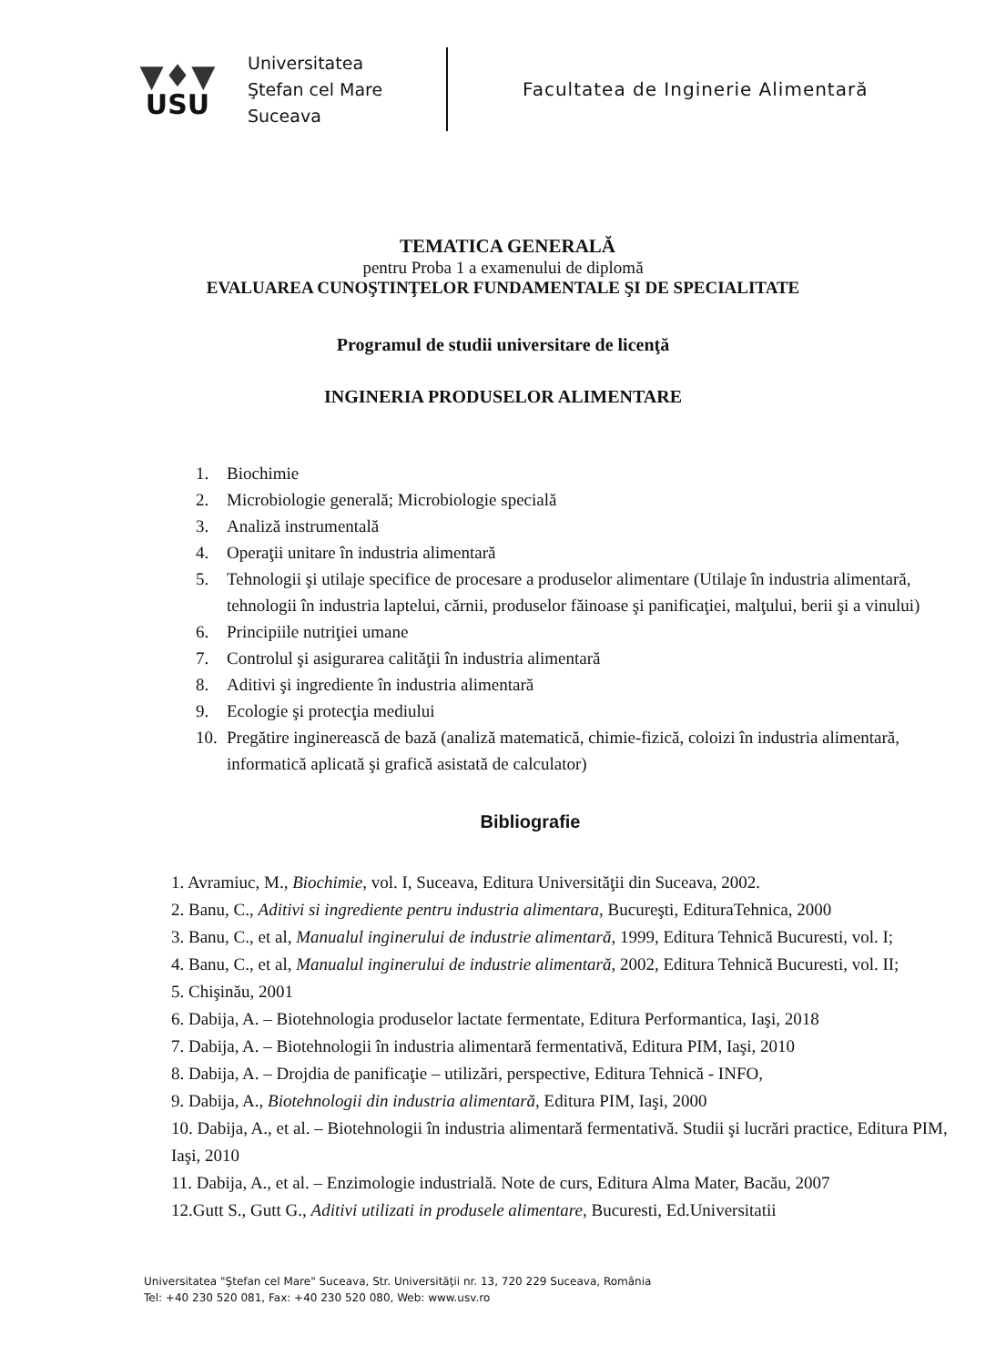▼♦▼
USU
Universitatea
Ştefan cel Mare
Suceava
Facultatea de Inginerie Alimentară
TEMATICA GENERALĂ
pentru Proba 1 a examenului de diplomă
EVALUAREA CUNOŞTINŢELOR FUNDAMENTALE ŞI DE SPECIALITATE
Programul de studii universitare de licenţă
INGINERIA PRODUSELOR ALIMENTARE
1. Biochimie
2. Microbiologie generală; Microbiologie specială
3. Analiză instrumentală
4. Operaţii unitare în industria alimentară
5. Tehnologii şi utilaje specifice de procesare a produselor alimentare (Utilaje în industria alimentară, tehnologii în industria laptelui, cărnii, produselor făinoase şi panificaţiei, malţului, berii şi a vinului)
6. Principiile nutriţiei umane
7. Controlul şi asigurarea calităţii în industria alimentară
8. Aditivi şi ingrediente în industria alimentară
9. Ecologie şi protecţia mediului
10. Pregătire inginerească de bază (analiză matematică, chimie-fizică, coloizi în industria alimentară, informatică aplicată şi grafică asistată de calculator)
Bibliografie
1. Avramiuc, M., Biochimie, vol. I, Suceava, Editura Universităţii din Suceava, 2002.
2. Banu, C., Aditivi si ingrediente pentru industria alimentara, Bucureşti, EdituraTehnica, 2000
3. Banu, C., et al, Manualul inginerului de industrie alimentară, 1999, Editura Tehnică Bucuresti, vol. I;
4. Banu, C., et al, Manualul inginerului de industrie alimentară, 2002, Editura Tehnică Bucuresti, vol. II;
5. Chişinău, 2001
6. Dabija, A. – Biotehnologia produselor lactate fermentate, Editura Performantica, Iaşi, 2018
7. Dabija, A. – Biotehnologii în industria alimentară fermentativă, Editura PIM, Iaşi, 2010
8. Dabija, A. – Drojdia de panificaţie – utilizări, perspective, Editura Tehnică - INFO,
9. Dabija, A., Biotehnologii din industria alimentară, Editura PIM, Iaşi, 2000
10. Dabija, A., et al. – Biotehnologii în industria alimentară fermentativă. Studii şi lucrări practice, Editura PIM, Iaşi, 2010
11. Dabija, A., et al. – Enzimologie industrială. Note de curs, Editura Alma Mater, Bacău, 2007
12.Gutt S., Gutt G., Aditivi utilizati in produsele alimentare, Bucuresti, Ed.Universitatii
Universitatea "Ştefan cel Mare" Suceava, Str. Universităţii nr. 13, 720 229 Suceava, România
Tel: +40 230 520 081, Fax: +40 230 520 080, Web: www.usv.ro